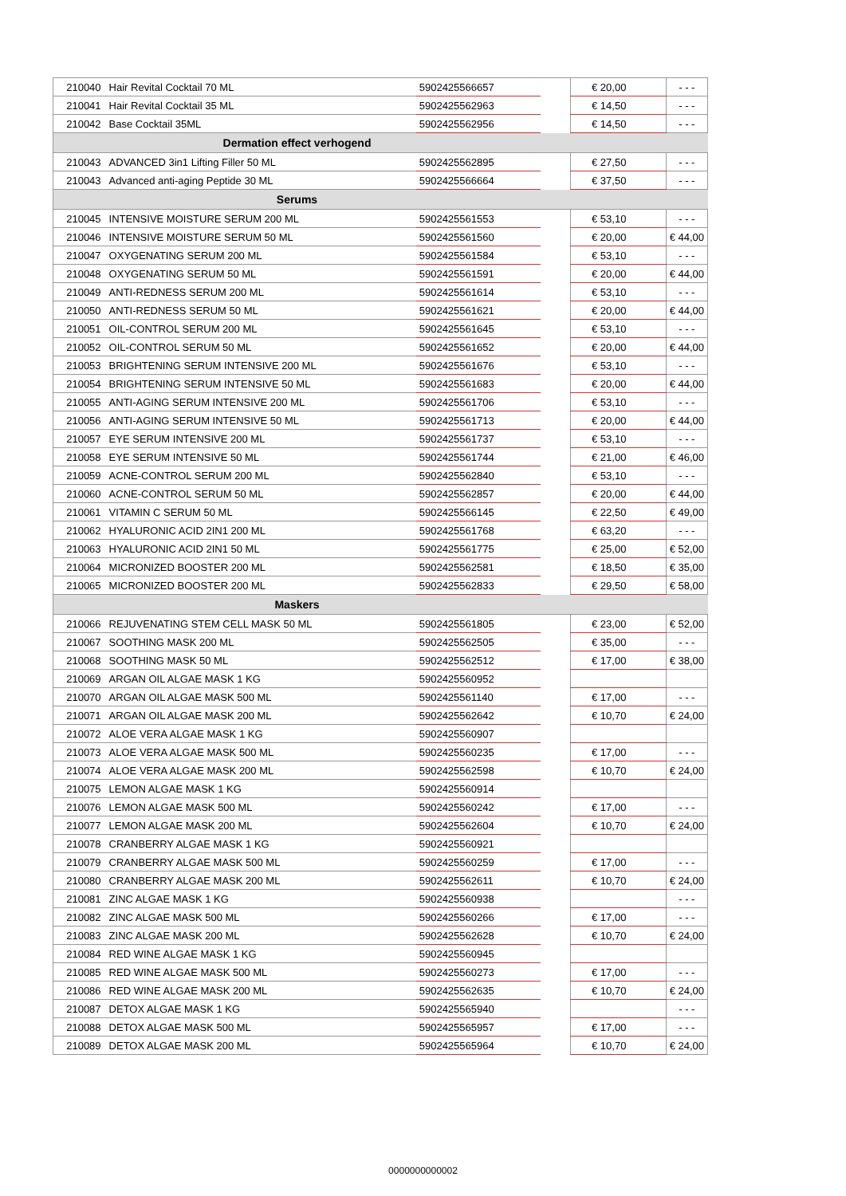| 210040 | Hair Revital Cocktail 70 ML | 5902425566657 | | € 20,00 | - - - |
| 210041 | Hair Revital Cocktail 35 ML | 5902425562963 | | € 14,50 | - - - |
| 210042 | Base Cocktail 35ML | 5902425562956 | | € 14,50 | - - - |
| Dermation effect verhogend | | | | | |
| 210043 | ADVANCED 3in1 Lifting Filler 50 ML | 5902425562895 | | € 27,50 | - - - |
| 210043 | Advanced anti-aging Peptide 30 ML | 5902425566664 | | € 37,50 | - - - |
| Serums | | | | | |
| 210045 | INTENSIVE MOISTURE SERUM 200 ML | 5902425561553 | | € 53,10 | - - - |
| 210046 | INTENSIVE MOISTURE SERUM 50 ML | 5902425561560 | | € 20,00 | € 44,00 |
| 210047 | OXYGENATING SERUM 200 ML | 5902425561584 | | € 53,10 | - - - |
| 210048 | OXYGENATING SERUM 50 ML | 5902425561591 | | € 20,00 | € 44,00 |
| 210049 | ANTI-REDNESS SERUM 200 ML | 5902425561614 | | € 53,10 | - - - |
| 210050 | ANTI-REDNESS SERUM 50 ML | 5902425561621 | | € 20,00 | € 44,00 |
| 210051 | OIL-CONTROL SERUM 200 ML | 5902425561645 | | € 53,10 | - - - |
| 210052 | OIL-CONTROL SERUM 50 ML | 5902425561652 | | € 20,00 | € 44,00 |
| 210053 | BRIGHTENING SERUM INTENSIVE 200 ML | 5902425561676 | | € 53,10 | - - - |
| 210054 | BRIGHTENING SERUM INTENSIVE 50 ML | 5902425561683 | | € 20,00 | € 44,00 |
| 210055 | ANTI-AGING SERUM INTENSIVE 200 ML | 5902425561706 | | € 53,10 | - - - |
| 210056 | ANTI-AGING SERUM INTENSIVE 50 ML | 5902425561713 | | € 20,00 | € 44,00 |
| 210057 | EYE SERUM INTENSIVE 200 ML | 5902425561737 | | € 53,10 | - - - |
| 210058 | EYE SERUM INTENSIVE 50 ML | 5902425561744 | | € 21,00 | € 46,00 |
| 210059 | ACNE-CONTROL SERUM 200 ML | 5902425562840 | | € 53,10 | - - - |
| 210060 | ACNE-CONTROL SERUM 50 ML | 5902425562857 | | € 20,00 | € 44,00 |
| 210061 | VITAMIN C SERUM 50 ML | 5902425566145 | | € 22,50 | € 49,00 |
| 210062 | HYALURONIC ACID 2IN1 200 ML | 5902425561768 | | € 63,20 | - - - |
| 210063 | HYALURONIC ACID 2IN1 50 ML | 5902425561775 | | € 25,00 | € 52,00 |
| 210064 | MICRONIZED BOOSTER 200 ML | 5902425562581 | | € 18,50 | € 35,00 |
| 210065 | MICRONIZED BOOSTER 200 ML | 5902425562833 | | € 29,50 | € 58,00 |
| Maskers | | | | | |
| 210066 | REJUVENATING STEM CELL MASK 50 ML | 5902425561805 | | € 23,00 | € 52,00 |
| 210067 | SOOTHING MASK 200 ML | 5902425562505 | | € 35,00 | - - - |
| 210068 | SOOTHING MASK 50 ML | 5902425562512 | | € 17,00 | € 38,00 |
| 210069 | ARGAN OIL ALGAE MASK 1 KG | 5902425560952 | | | |
| 210070 | ARGAN OIL ALGAE MASK 500 ML | 5902425561140 | | € 17,00 | - - - |
| 210071 | ARGAN OIL ALGAE MASK 200 ML | 5902425562642 | | € 10,70 | € 24,00 |
| 210072 | ALOE VERA ALGAE MASK 1 KG | 5902425560907 | | | |
| 210073 | ALOE VERA ALGAE MASK 500 ML | 5902425560235 | | € 17,00 | - - - |
| 210074 | ALOE VERA ALGAE MASK 200 ML | 5902425562598 | | € 10,70 | € 24,00 |
| 210075 | LEMON ALGAE MASK 1 KG | 5902425560914 | | | |
| 210076 | LEMON ALGAE MASK 500 ML | 5902425560242 | | € 17,00 | - - - |
| 210077 | LEMON ALGAE MASK 200 ML | 5902425562604 | | € 10,70 | € 24,00 |
| 210078 | CRANBERRY ALGAE MASK 1 KG | 5902425560921 | | | |
| 210079 | CRANBERRY ALGAE MASK 500 ML | 5902425560259 | | € 17,00 | - - - |
| 210080 | CRANBERRY ALGAE MASK 200 ML | 5902425562611 | | € 10,70 | € 24,00 |
| 210081 | ZINC ALGAE MASK 1 KG | 5902425560938 | | | - - - |
| 210082 | ZINC ALGAE MASK 500 ML | 5902425560266 | | € 17,00 | - - - |
| 210083 | ZINC ALGAE MASK 200 ML | 5902425562628 | | € 10,70 | € 24,00 |
| 210084 | RED WINE ALGAE MASK 1 KG | 5902425560945 | | | |
| 210085 | RED WINE ALGAE MASK 500 ML | 5902425560273 | | € 17,00 | - - - |
| 210086 | RED WINE ALGAE MASK 200 ML | 5902425562635 | | € 10,70 | € 24,00 |
| 210087 | DETOX ALGAE MASK 1 KG | 5902425565940 | | | - - - |
| 210088 | DETOX ALGAE MASK 500 ML | 5902425565957 | | € 17,00 | - - - |
| 210089 | DETOX ALGAE MASK 200 ML | 5902425565964 | | € 10,70 | € 24,00 |
0000000000002